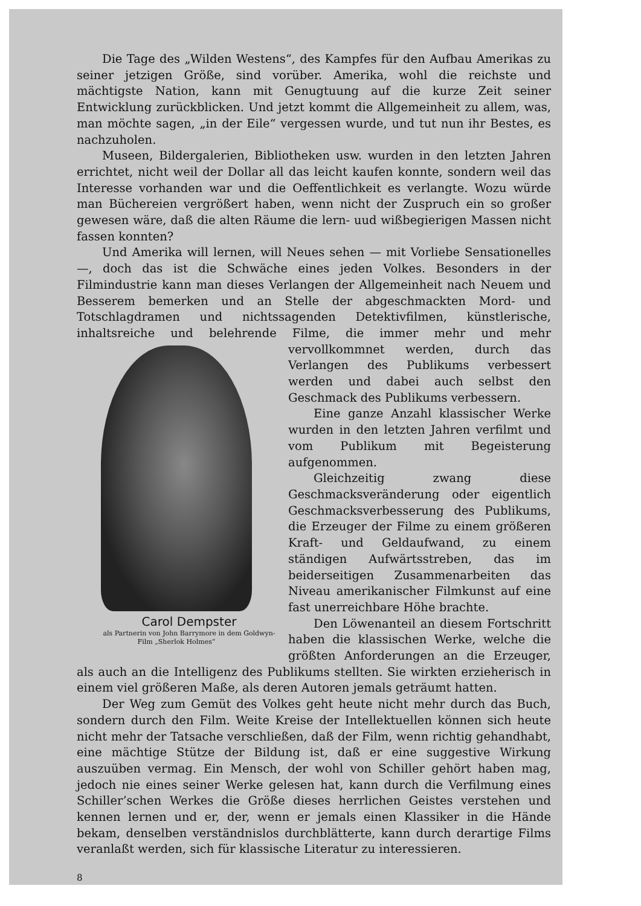Die Tage des „Wilden Westens“, des Kampfes für den Aufbau Amerikas zu seiner jetzigen Größe, sind vorüber. Amerika, wohl die reichste und mächtigste Nation, kann mit Genugtuung auf die kurze Zeit seiner Entwicklung zurückblicken. Und jetzt kommt die Allgemeinheit zu allem, was, man möchte sagen, „in der Eile“ vergessen wurde, und tut nun ihr Bestes, es nachzuholen.
Museen, Bildergalerien, Bibliotheken usw. wurden in den letzten Jahren errichtet, nicht weil der Dollar all das leicht kaufen konnte, sondern weil das Interesse vorhanden war und die Oeffentlichkeit es verlangte. Wozu würde man Büchereien vergrößert haben, wenn nicht der Zuspruch ein so großer gewesen wäre, daß die alten Räume die lern- uud wißbegierigen Massen nicht fassen konnten?
Und Amerika will lernen, will Neues sehen — mit Vorliebe Sensationelles —, doch das ist die Schwäche eines jeden Volkes. Besonders in der Filmindustrie kann man dieses Verlangen der Allgemeinheit nach Neuem und Besserem bemerken und an Stelle der abgeschmackten Mord- und Totschlagdramen und nichtssagenden Detektivfilmen, künstlerische, inhaltsreiche und belehrende Filme, die immer mehr und mehr vervollkommnet werden, Carol Dempster
als Partnerin von John Barrymore in dem Goldwyn-Film „Sherlok Holmes“ durch das Verlangen des Publikums verbessert werden und dabei auch selbst den Geschmack des Publikums verbessern.
Eine ganze Anzahl klassischer Werke wurden in den letzten Jahren verfilmt und vom Publikum mit Begeisterung aufgenommen.
Gleichzeitig zwang diese Geschmacksveränderung oder eigentlich Geschmacksverbesserung des Publikums, die Erzeuger der Filme zu einem größeren Kraft- und Geldaufwand, zu einem ständigen Aufwärtsstreben, das im beiderseitigen Zusammenarbeiten das Niveau amerikanischer Filmkunst auf eine fast unerreichbare Höhe brachte.
Den Löwenanteil an diesem Fortschritt haben die klassischen Werke, welche die größten Anforderungen an die Erzeuger, als auch an die Intelligenz des Publikums stellten. Sie wirkten erzieherisch in einem viel größeren Maße, als deren Autoren jemals geträumt hatten.
Der Weg zum Gemüt des Volkes geht heute nicht mehr durch das Buch, sondern durch den Film. Weite Kreise der Intellektuellen können sich heute nicht mehr der Tatsache verschließen, daß der Film, wenn richtig gehandhabt, eine mächtige Stütze der Bildung ist, daß er eine suggestive Wirkung auszuüben vermag. Ein Mensch, der wohl von Schiller gehört haben mag, jedoch nie eines seiner Werke gelesen hat, kann durch die Verfilmung eines Schiller’schen Werkes die Größe dieses herrlichen Geistes verstehen und kennen lernen und er, der, wenn er jemals einen Klassiker in die Hände bekam, denselben verständnislos durchblätterte, kann durch derartige Films veranlaßt werden, sich für klassische Literatur zu interessieren.
8